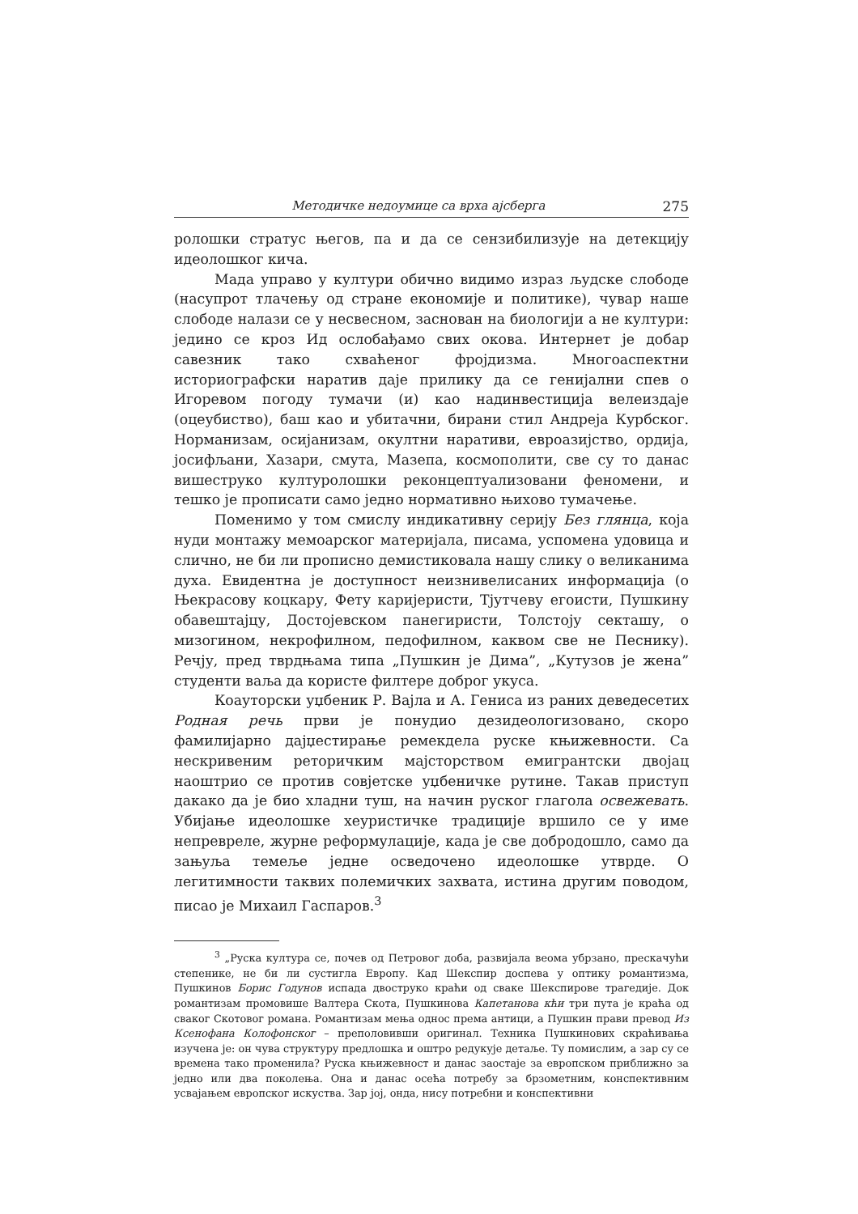Методичке недоумице са врха ајсберга 275
ролошки стратус његов, па и да се сензибилизује на детекцију идеолошког кича.
Мада управо у култури обично видимо израз људске слободе (насупрот тлачењу од стране економије и политике), чувар наше слободе налази се у несвесном, заснован на биологији а не култури: једино се кроз Ид ослобађамо свих окова. Интернет је добар савезник тако схваћеног фројдизма. Многоаспектни историографски наратив даје прилику да се генијални спев о Игоревом погоду тумачи (и) као надинвестиција велеиздаје (оцеубиство), баш као и убитачни, бирани стил Андреја Курбског. Норманизам, осијанизам, окултни наративи, евроазијство, ордија, јосифљани, Хазари, смута, Мазепа, космополити, све су то данас вишеструко културолошки реконцептуализовани феномени, и тешко је прописати само једно нормативно њихово тумачење.
Поменимо у том смислу индикативну серију Без глянца, која нуди монтажу мемоарског материјала, писама, успомена удовица и слично, не би ли прописно демистиковала нашу слику о великанима духа. Евидентна је доступност неизнивелисаних информација (о Њекрасову коцкару, Фету каријеристи, Тјутчеву егоисти, Пушкину обавештајцу, Достојевском панегиристи, Толстоју секташу, о мизогином, некрофилном, педофилном, каквом све не Песнику). Речју, пред тврдњама типа „Пушкин је Дима”, „Кутузов је жена” студенти ваља да користе филтере доброг укуса.
Коауторски уџбеник Р. Вајла и А. Гениса из раних деведесетих Родная речь први је понудио дезидеологизовано, скоро фамилијарно дајџестирање ремекдела руске књижевности. Са нескривеним реторичким мајсторством емигрантски двојац наоштрио се против совјетске уџбеничке рутине. Такав приступ дакако да је био хладни туш, на начин руског глагола освежевать. Убијање идеолошке хеуристичке традиције вршило се у име непревреле, журне реформулације, када је све добродошло, само да зањуља темеље једне осведочено идеолошке утврде. О легитимности таквих полемичких захвата, истина другим поводом, писао је Михаил Гаспаров.<sup>3</sup>
<sup>3</sup> „Руска култура се, почев од Петровог доба, развијала веома убрзано, прескачући степенике, не би ли сустигла Европу. Кад Шекспир доспева у оптику романтизма, Пушкинов Борис Годунов испада двоструко краћи од сваке Шекспирове трагедије. Док романтизам промовише Валтера Скота, Пушкинова Капетанова кћи три пута је краћа од сваког Скотовог романа. Романтизам мења однос према антици, а Пушкин прави превод Из Ксенофана Колофонског – преполовивши оригинал. Техника Пушкинових скраћивања изучена је: он чува структуру предлошка и оштро редукује детаље. Ту помислим, а зар су се времена тако променила? Руска књижевност и данас заостаје за европском приближно за једно или два поколења. Она и данас осећа потребу за брзометним, конспективним усвајањем европског искуства. Зар јој, онда, нису потребни и конспективни